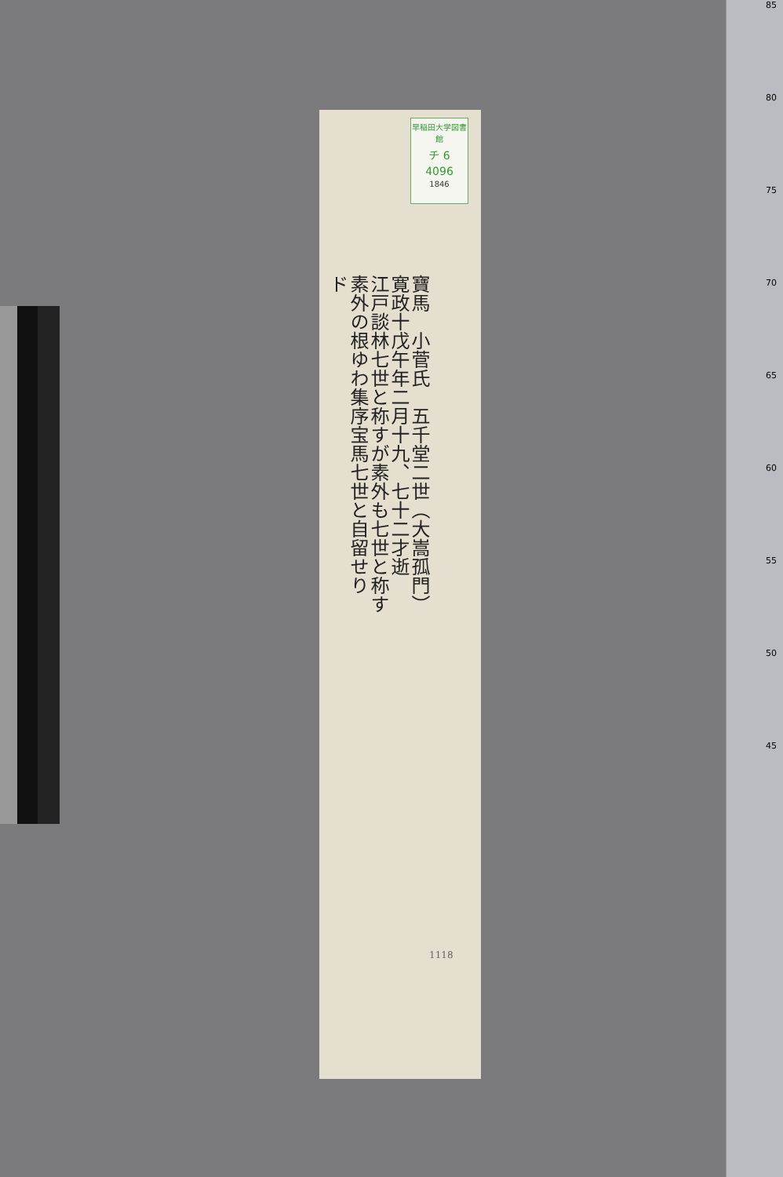85
80
75
70
65
60
55
50
45
早稲田大学図書館
チ 6
4096
1846
寶馬　小菅氏　五千堂二世（大嵩孤門）
寛政十戊午年二月十九、七十二才逝
江戸談林七世と称すが素外も七世と称す
素外の根ゆわ集序宝馬七世と自留せり
ド
1118